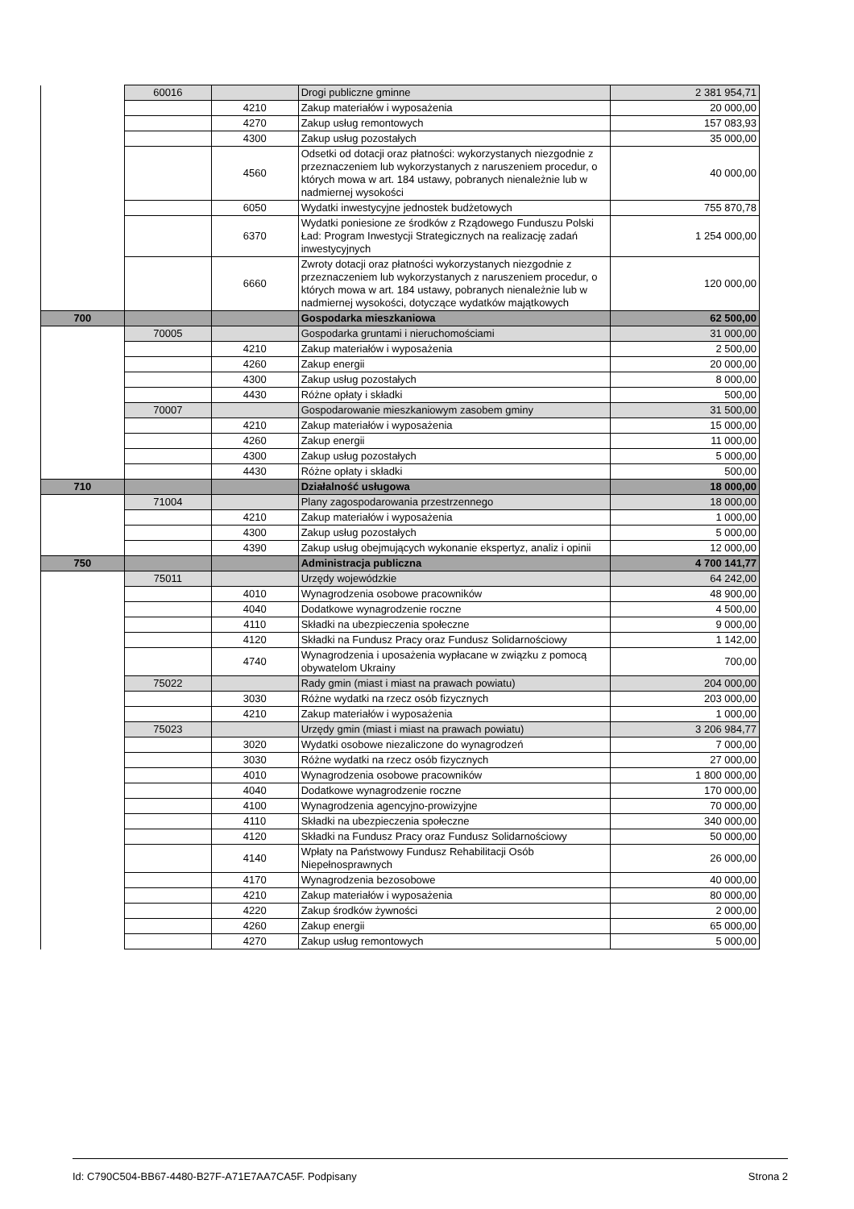| | 60016 | | Drogi publiczne gminne | 2 381 954,71 |
| | | 4210 | Zakup materiałów i wyposażenia | 20 000,00 |
| | | 4270 | Zakup usług remontowych | 157 083,93 |
| | | 4300 | Zakup usług pozostałych | 35 000,00 |
| | | 4560 | Odsetki od dotacji oraz płatności: wykorzystanych niezgodnie z przeznaczeniem lub wykorzystanych z naruszeniem procedur, o których mowa w art. 184 ustawy, pobranych nienależnie lub w nadmiernej wysokości | 40 000,00 |
| | | 6050 | Wydatki inwestycyjne jednostek budżetowych | 755 870,78 |
| | | 6370 | Wydatki poniesione ze środków z Rządowego Funduszu Polski Ład: Program Inwestycji Strategicznych na realizację zadań inwestycyjnych | 1 254 000,00 |
| | | 6660 | Zwroty dotacji oraz płatności wykorzystanych niezgodnie z przeznaczeniem lub wykorzystanych z naruszeniem procedur, o których mowa w art. 184 ustawy, pobranych nienależnie lub w nadmiernej wysokości, dotyczące wydatków majątkowych | 120 000,00 |
| 700 | | | Gospodarka mieszkaniowa | 62 500,00 |
| | 70005 | | Gospodarka gruntami i nieruchomościami | 31 000,00 |
| | | 4210 | Zakup materiałów i wyposażenia | 2 500,00 |
| | | 4260 | Zakup energii | 20 000,00 |
| | | 4300 | Zakup usług pozostałych | 8 000,00 |
| | | 4430 | Różne opłaty i składki | 500,00 |
| | 70007 | | Gospodarowanie mieszkaniowym zasobem gminy | 31 500,00 |
| | | 4210 | Zakup materiałów i wyposażenia | 15 000,00 |
| | | 4260 | Zakup energii | 11 000,00 |
| | | 4300 | Zakup usług pozostałych | 5 000,00 |
| | | 4430 | Różne opłaty i składki | 500,00 |
| 710 | | | Działalność usługowa | 18 000,00 |
| | 71004 | | Plany zagospodarowania przestrzennego | 18 000,00 |
| | | 4210 | Zakup materiałów i wyposażenia | 1 000,00 |
| | | 4300 | Zakup usług pozostałych | 5 000,00 |
| | | 4390 | Zakup usług obejmujących wykonanie ekspertyz, analiz i opinii | 12 000,00 |
| 750 | | | Administracja publiczna | 4 700 141,77 |
| | 75011 | | Urzędy wojewódzkie | 64 242,00 |
| | | 4010 | Wynagrodzenia osobowe pracowników | 48 900,00 |
| | | 4040 | Dodatkowe wynagrodzenie roczne | 4 500,00 |
| | | 4110 | Składki na ubezpieczenia społeczne | 9 000,00 |
| | | 4120 | Składki na Fundusz Pracy oraz Fundusz Solidarnościowy | 1 142,00 |
| | | 4740 | Wynagrodzenia i uposażenia wypłacane w związku z pomocą obywatelom Ukrainy | 700,00 |
| | 75022 | | Rady gmin (miast i miast na prawach powiatu) | 204 000,00 |
| | | 3030 | Różne wydatki na rzecz osób fizycznych | 203 000,00 |
| | | 4210 | Zakup materiałów i wyposażenia | 1 000,00 |
| | 75023 | | Urzędy gmin (miast i miast na prawach powiatu) | 3 206 984,77 |
| | | 3020 | Wydatki osobowe niezaliczone do wynagrodzeń | 7 000,00 |
| | | 3030 | Różne wydatki na rzecz osób fizycznych | 27 000,00 |
| | | 4010 | Wynagrodzenia osobowe pracowników | 1 800 000,00 |
| | | 4040 | Dodatkowe wynagrodzenie roczne | 170 000,00 |
| | | 4100 | Wynagrodzenia agencyjno-prowizyjne | 70 000,00 |
| | | 4110 | Składki na ubezpieczenia społeczne | 340 000,00 |
| | | 4120 | Składki na Fundusz Pracy oraz Fundusz Solidarnościowy | 50 000,00 |
| | | 4140 | Wpłaty na Państwowy Fundusz Rehabilitacji Osób Niepełnosprawnych | 26 000,00 |
| | | 4170 | Wynagrodzenia bezosobowe | 40 000,00 |
| | | 4210 | Zakup materiałów i wyposażenia | 80 000,00 |
| | | 4220 | Zakup środków żywności | 2 000,00 |
| | | 4260 | Zakup energii | 65 000,00 |
| | | 4270 | Zakup usług remontowych | 5 000,00 |
Id: C790C504-BB67-4480-B27F-A71E7AA7CA5F. Podpisany Strona 2